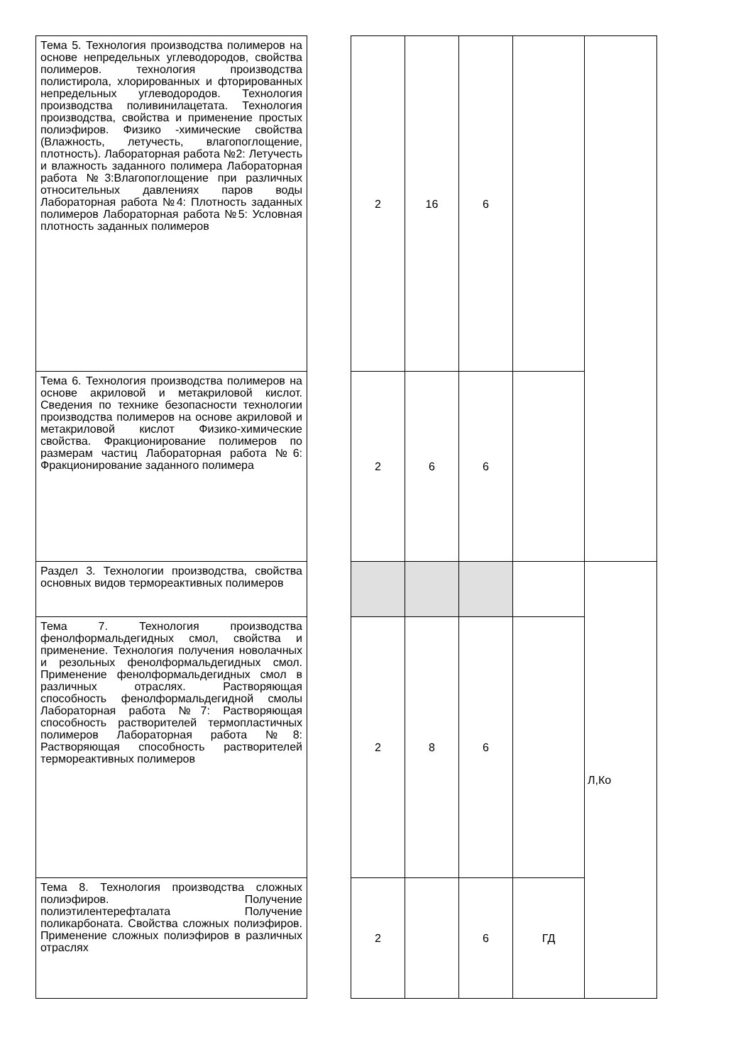| Тема 5. Технология производства полимеров на основе непредельных углеводородов, свойства полимеров. технология производства полистирола, хлорированных и фторированных непредельных углеводородов. Технология производства поливинилацетата. Технология производства, свойства и применение простых полиэфиров. Физико -химические свойства (Влажность, летучесть, влагопоглощение, плотность). Лабораторная работа №2: Летучесть и влажность заданного полимера Лабораторная работа №3:Влагопоглощение при различных относительных давлениях паров воды Лабораторная работа №4: Плотность заданных полимеров Лабораторная работа №5: Условная плотность заданных полимеров | | 2 | 16 | 6 | | |
| Тема 6. Технология производства полимеров на основе акриловой и метакриловой кислот. Сведения по технике безопасности технологии производства полимеров на основе акриловой и метакриловой кислот Физико-химические свойства. Фракционирование полимеров по размерам частиц Лабораторная работа №6: Фракционирование заданного полимера | | 2 | 6 | 6 | | |
| Раздел 3. Технологии производства, свойства основных видов термореактивных полимеров | | | | | | Л,Ко |
| Тема 7. Технология производства фенолформальдегидных смол, свойства и применение. Технология получения новолачных и резольных фенолформальдегидных смол. Применение фенолформальдегидных смол в различных отраслях. Растворяющая способность фенолформальдегидной смолы Лабораторная работа №7: Растворяющая способность растворителей термопластичных полимеров Лабораторная работа №8: Растворяющая способность растворителей термореактивных полимеров | | 2 | 8 | 6 | | |
| Тема 8. Технология производства сложных полиэфиров. Получение полиэтилентерефталата Получение поликарбоната. Свойства сложных полиэфиров. Применение сложных полиэфиров в различных отраслях | | 2 | | 6 | ГД | |